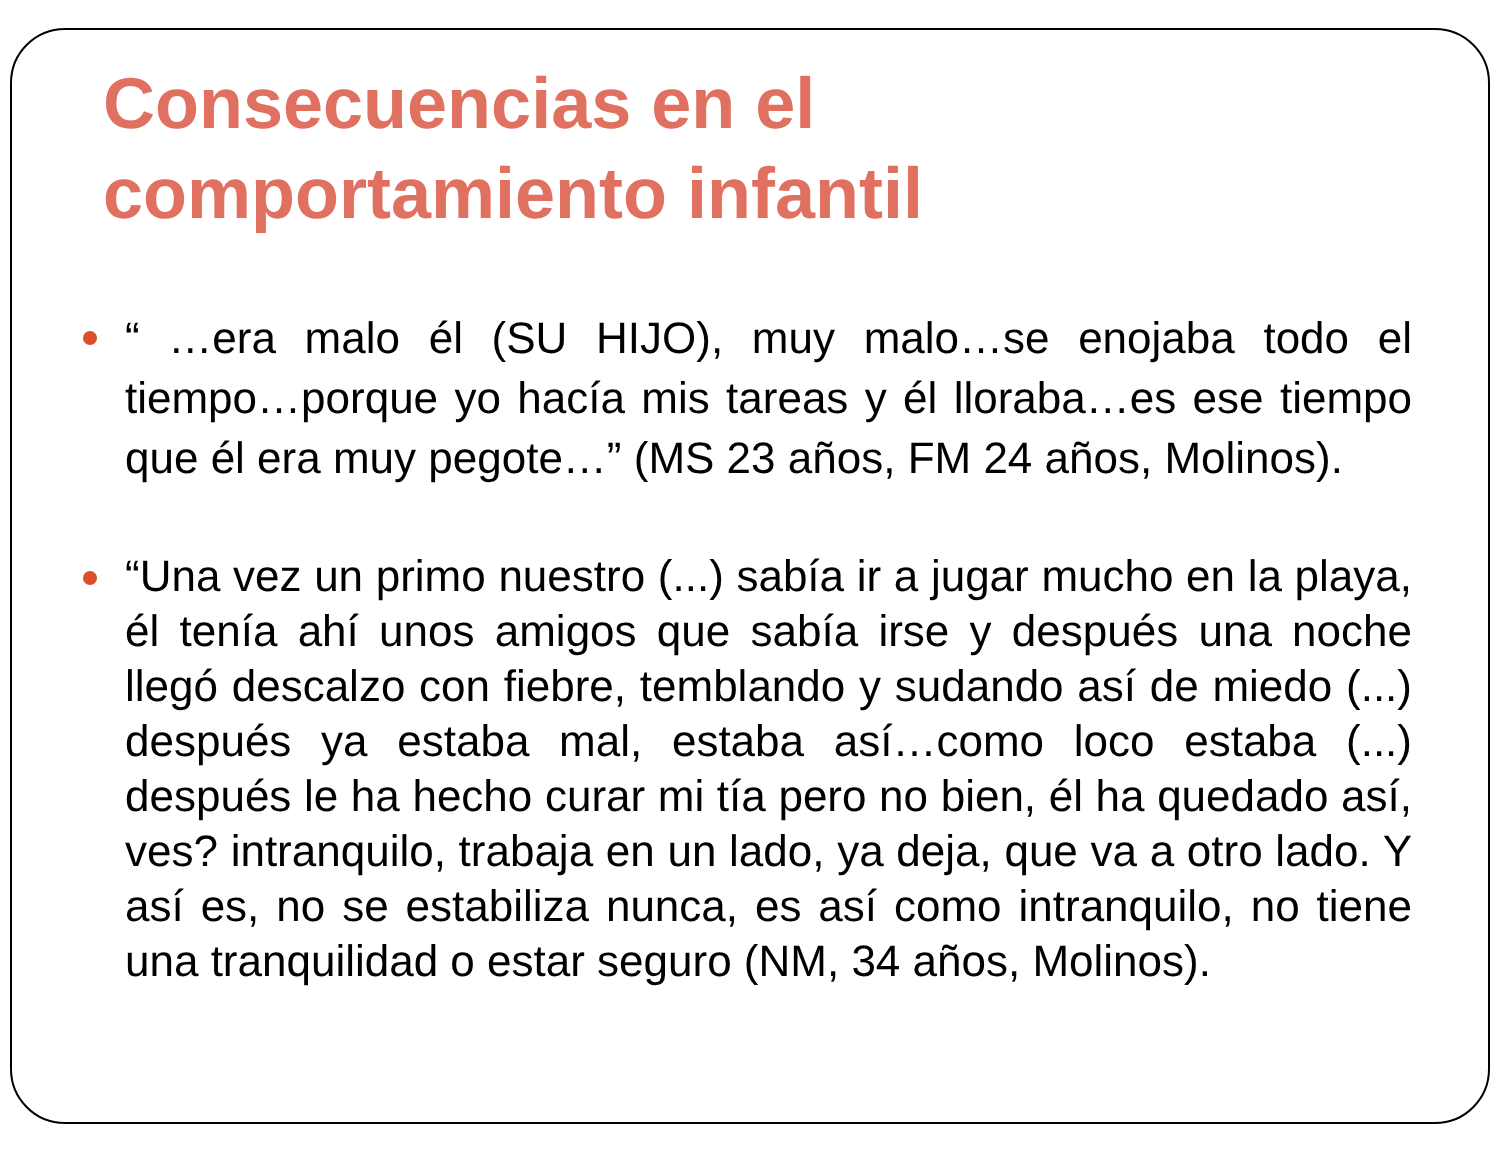Consecuencias en el
comportamiento infantil
“ …era malo él (SU HIJO), muy malo…se enojaba todo el tiempo…porque yo hacía mis tareas y él lloraba…es ese tiempo que él era muy pegote…” (MS 23 años, FM 24 años, Molinos).
“Una vez un primo nuestro (...) sabía ir a jugar mucho en la playa, él tenía ahí unos amigos que sabía irse y después una noche llegó descalzo con fiebre, temblando y sudando así de miedo (...) después ya estaba mal, estaba así…como loco estaba (...) después le ha hecho curar mi tía pero no bien, él ha quedado así, ves? intranquilo, trabaja en un lado, ya deja, que va a otro lado. Y así es, no se estabiliza nunca, es así como intranquilo, no tiene una tranquilidad o estar seguro (NM, 34 años, Molinos).